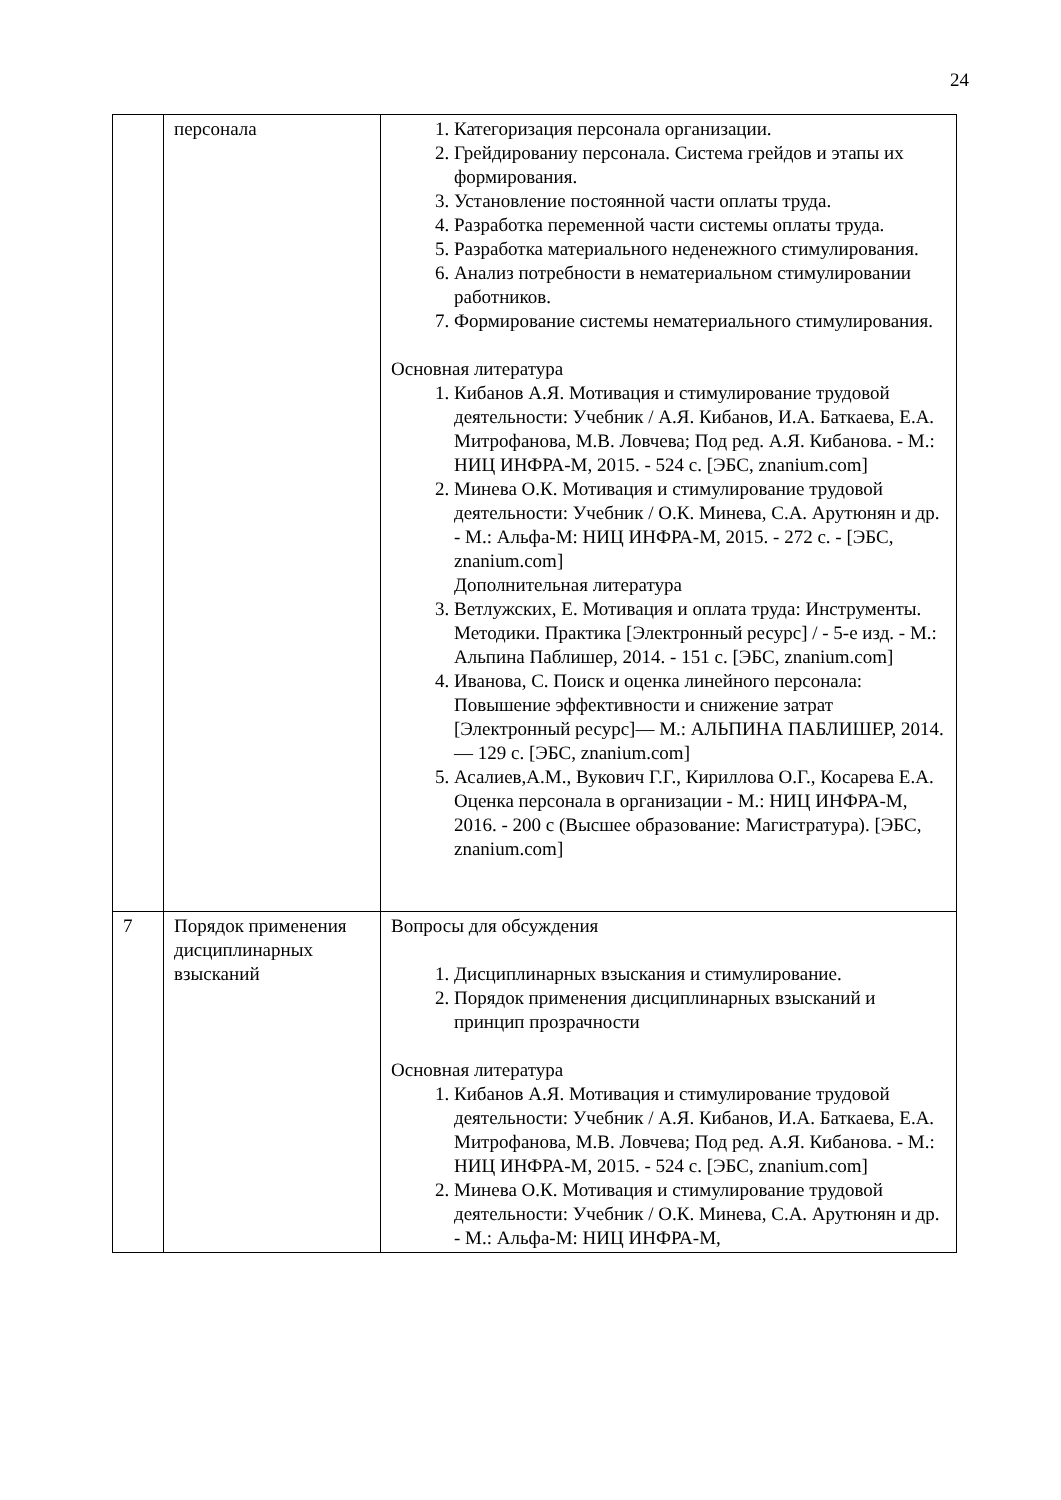24
| | персонала | 1. Категоризация персонала организации. 2. Грейдированиу персонала. Система грейдов и этапы их формирования. 3. Установление постоянной части оплаты труда. 4. Разработка переменной части системы оплаты труда. 5. Разработка материального неденежного стимулирования. 6. Анализ потребности в нематериальном стимулировании работников. 7. Формирование системы нематериального стимулирования. Основная литература 1. Кибанов А.Я. Мотивация и стимулирование трудовой деятельности: Учебник / А.Я. Кибанов, И.А. Баткаева, Е.А. Митрофанова, М.В. Ловчева; Под ред. А.Я. Кибанова. - М.: НИЦ ИНФРА-М, 2015. - 524 с. [ЭБС, znanium.com] 2. Минева О.К. Мотивация и стимулирование трудовой деятельности: Учебник / О.К. Минева, С.А. Арутюнян и др. - М.: Альфа-М: НИЦ ИНФРА-М, 2015. - 272 с. - [ЭБС, znanium.com] Дополнительная литература 3. Ветлужских, Е. Мотивация и оплата труда: Инструменты. Методики. Практика [Электронный ресурс] / - 5-е изд. - М.: Альпина Паблишер, 2014. - 151 с. [ЭБС, znanium.com] 4. Иванова, С. Поиск и оценка линейного персонала: Повышение эффективности и снижение затрат [Электронный ресурс]— М.: АЛЬПИНА ПАБЛИШЕР, 2014. — 129 с. [ЭБС, znanium.com] 5. Асалиев,А.М., Вукович Г.Г., Кириллова О.Г., Косарева Е.А. Оценка персонала в организации - М.: НИЦ ИНФРА-М, 2016. - 200 с (Высшее образование: Магистратура). [ЭБС, znanium.com] |
| 7 | Порядок применения дисциплинарных взысканий | Вопросы для обсуждения 1. Дисциплинарных взыскания и стимулирование. 2. Порядок применения дисциплинарных взысканий и принцип прозрачности Основная литература 1. Кибанов А.Я. Мотивация и стимулирование трудовой деятельности: Учебник / А.Я. Кибанов, И.А. Баткаева, Е.А. Митрофанова, М.В. Ловчева; Под ред. А.Я. Кибанова. - М.: НИЦ ИНФРА-М, 2015. - 524 с. [ЭБС, znanium.com] 2. Минева О.К. Мотивация и стимулирование трудовой деятельности: Учебник / О.К. Минева, С.А. Арутюнян и др. - М.: Альфа-М: НИЦ ИНФРА-М, |